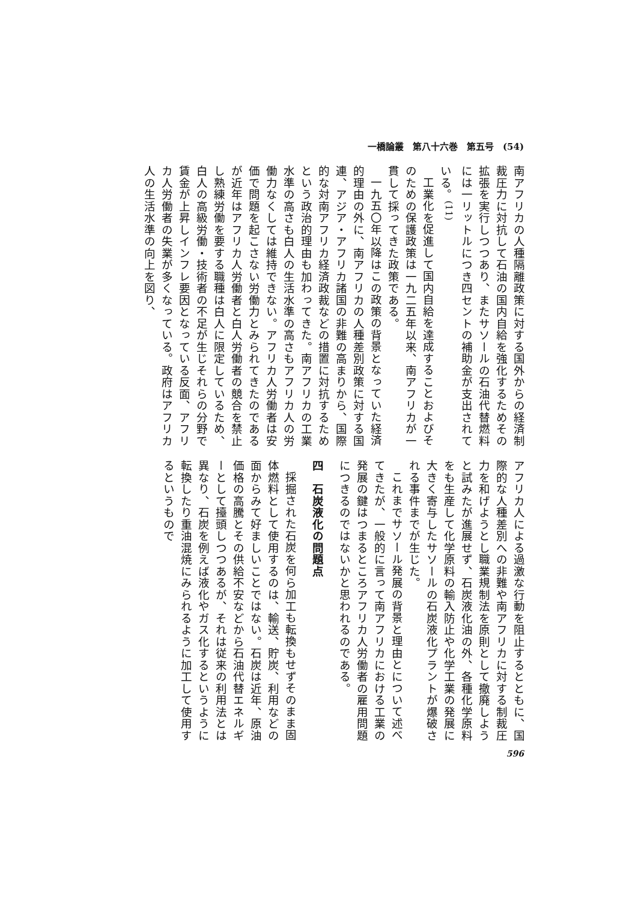一橋論叢　第八十六巻　第五号　(54)
南アフリカの人種隔離政策に対する国外からの経済制裁圧力に対抗して石油の国内自給を強化するためその拡張を実行しつつあり、またサソールの石油代替燃料には一リットルにつき四セントの補助金が支出されている。<sup>(11)</sup>
工業化を促進して国内自給を達成することおよびそのための保護政策は一九二五年以来、南アフリカが一貫して採ってきた政策である。
一九五〇年以降はこの政策の背景となっていた経済的理由の外に、南アフリカの人種差別政策に対する国連、アジア・アフリカ諸国の非難の高まりから、国際的な対南アフリカ経済政裁などの措置に対抗するためという政治的理由も加わってきた。南アフリカの工業水準の高さも白人の生活水準の高さもアフリカ人の労働力なくしては維持できない。アフリカ人労働者は安価で問題を起こさない労働力とみられてきたのであるが近年はアフリカ人労働者と白人労働者の競合を禁止し熟練労働を要する職種は白人に限定しているため、白人の高級労働・技術者の不足が生じそれらの分野で賃金が上昇しインフレ要因となっている反面、アフリカ人労働者の失業が多くなっている。政府はアフリカ人の生活水準の向上を図り、
アフリカ人による過激な行動を阻止するとともに、国際的な人種差別への非難や南アフリカに対する制裁圧力を和げようとし職業規制法を原則として撤廃しようと試みたが進展せず、石炭液化油の外、各種化学原料をも生産して化学原料の輸入防止や化学工業の発展に大きく寄与したサソールの石炭液化プラントが爆破される事件までが生じた。
これまでサソール発展の背景と理由とについて述べてきたが、一般的に言って南アフリカにおける工業の発展の鍵はつまるところアフリカ人労働者の雇用問題につきるのではないかと思われるのである。
四　石炭液化の問題点
採掘された石炭を何ら加工も転換もせずそのまま固体燃料として使用するのは、輸送、貯炭、利用などの面からみて好ましいことではない。石炭は近年、原油価格の高騰とその供給不安などから石油代替エネルギーとして擡頭しつつあるが、それは従来の利用法とは異なり、石炭を例えば液化やガス化するというように転換したり重油混焼にみられるように加工して使用するというもので
596